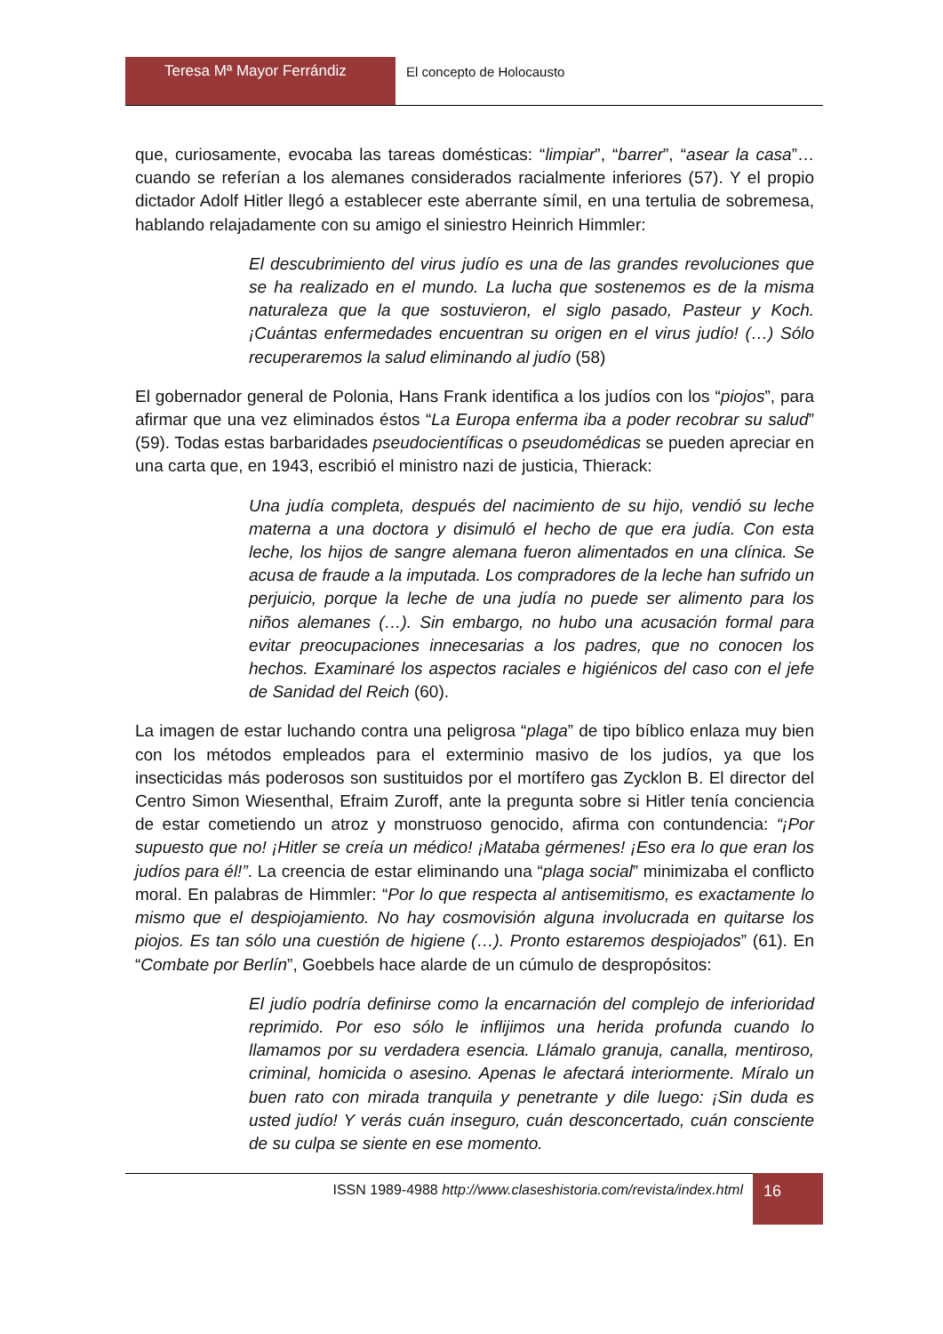Teresa Mª Mayor Ferrándiz El concepto de Holocausto
que, curiosamente, evocaba las tareas domésticas: “limpiar”, “barrer”, “asear la casa”… cuando se referían a los alemanes considerados racialmente inferiores (57). Y el propio dictador Adolf Hitler llegó a establecer este aberrante símil, en una tertulia de sobremesa, hablando relajadamente con su amigo el siniestro Heinrich Himmler:
El descubrimiento del virus judío es una de las grandes revoluciones que se ha realizado en el mundo. La lucha que sostenemos es de la misma naturaleza que la que sostuvieron, el siglo pasado, Pasteur y Koch. ¡Cuántas enfermedades encuentran su origen en el virus judío! (…) Sólo recuperaremos la salud eliminando al judío (58)
El gobernador general de Polonia, Hans Frank identifica a los judíos con los “piojos”, para afirmar que una vez eliminados éstos “La Europa enferma iba a poder recobrar su salud” (59). Todas estas barbaridades pseudocientíficas o pseudomédicas se pueden apreciar en una carta que, en 1943, escribió el ministro nazi de justicia, Thierack:
Una judía completa, después del nacimiento de su hijo, vendió su leche materna a una doctora y disimuló el hecho de que era judía. Con esta leche, los hijos de sangre alemana fueron alimentados en una clínica. Se acusa de fraude a la imputada. Los compradores de la leche han sufrido un perjuicio, porque la leche de una judía no puede ser alimento para los niños alemanes (…). Sin embargo, no hubo una acusación formal para evitar preocupaciones innecesarias a los padres, que no conocen los hechos. Examinaré los aspectos raciales e higiénicos del caso con el jefe de Sanidad del Reich (60).
La imagen de estar luchando contra una peligrosa “plaga” de tipo bíblico enlaza muy bien con los métodos empleados para el exterminio masivo de los judíos, ya que los insecticidas más poderosos son sustituidos por el mortífero gas Zycklon B. El director del Centro Simon Wiesenthal, Efraim Zuroff, ante la pregunta sobre si Hitler tenía conciencia de estar cometiendo un atroz y monstruoso genocido, afirma con contundencia: “¡Por supuesto que no! ¡Hitler se creía un médico! ¡Mataba gérmenes! ¡Eso era lo que eran los judíos para él!”. La creencia de estar eliminando una “plaga social” minimizaba el conflicto moral. En palabras de Himmler: “Por lo que respecta al antisemitismo, es exactamente lo mismo que el despiojamiento. No hay cosmovisión alguna involucrada en quitarse los piojos. Es tan sólo una cuestión de higiene (…). Pronto estaremos despiojados” (61). En “Combate por Berlín”, Goebbels hace alarde de un cúmulo de despropósitos:
El judío podría definirse como la encarnación del complejo de inferioridad reprimido. Por eso sólo le inflijimos una herida profunda cuando lo llamamos por su verdadera esencia. Llámalo granuja, canalla, mentiroso, criminal, homicida o asesino. Apenas le afectará interiormente. Míralo un buen rato con mirada tranquila y penetrante y dile luego: ¡Sin duda es usted judío! Y verás cuán inseguro, cuán desconcertado, cuán consciente de su culpa se siente en ese momento.
ISSN 1989-4988 http://www.claseshistoria.com/revista/index.html 16